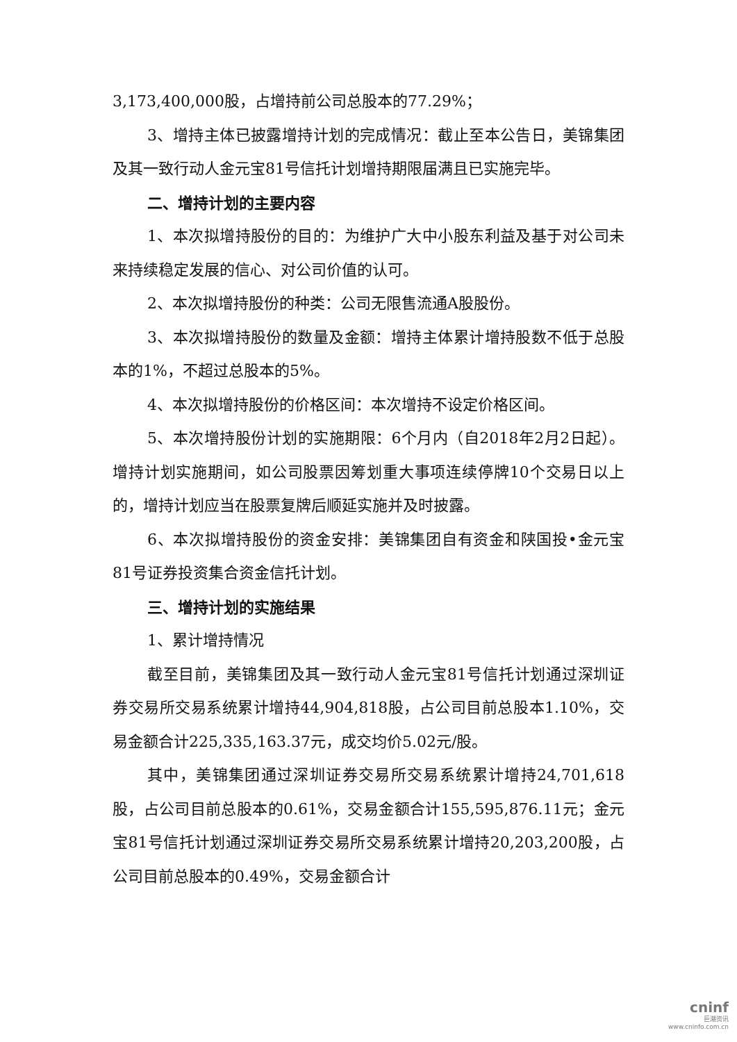3,173,400,000股，占增持前公司总股本的77.29%；
3、增持主体已披露增持计划的完成情况：截止至本公告日，美锦集团及其一致行动人金元宝81号信托计划增持期限届满且已实施完毕。
二、增持计划的主要内容
1、本次拟增持股份的目的：为维护广大中小股东利益及基于对公司未来持续稳定发展的信心、对公司价值的认可。
2、本次拟增持股份的种类：公司无限售流通A股股份。
3、本次拟增持股份的数量及金额：增持主体累计增持股数不低于总股本的1%，不超过总股本的5%。
4、本次拟增持股份的价格区间：本次增持不设定价格区间。
5、本次增持股份计划的实施期限：6个月内（自2018年2月2日起）。增持计划实施期间，如公司股票因筹划重大事项连续停牌10个交易日以上的，增持计划应当在股票复牌后顺延实施并及时披露。
6、本次拟增持股份的资金安排：美锦集团自有资金和陕国投•金元宝81号证券投资集合资金信托计划。
三、增持计划的实施结果
1、累计增持情况
截至目前，美锦集团及其一致行动人金元宝81号信托计划通过深圳证券交易所交易系统累计增持44,904,818股，占公司目前总股本1.10%，交易金额合计225,335,163.37元，成交均价5.02元/股。
其中，美锦集团通过深圳证券交易所交易系统累计增持24,701,618股，占公司目前总股本的0.61%，交易金额合计155,595,876.11元；金元宝81号信托计划通过深圳证券交易所交易系统累计增持20,203,200股，占公司目前总股本的0.49%，交易金额合计
cninf
巨潮资讯
www.cninfo.com.cn